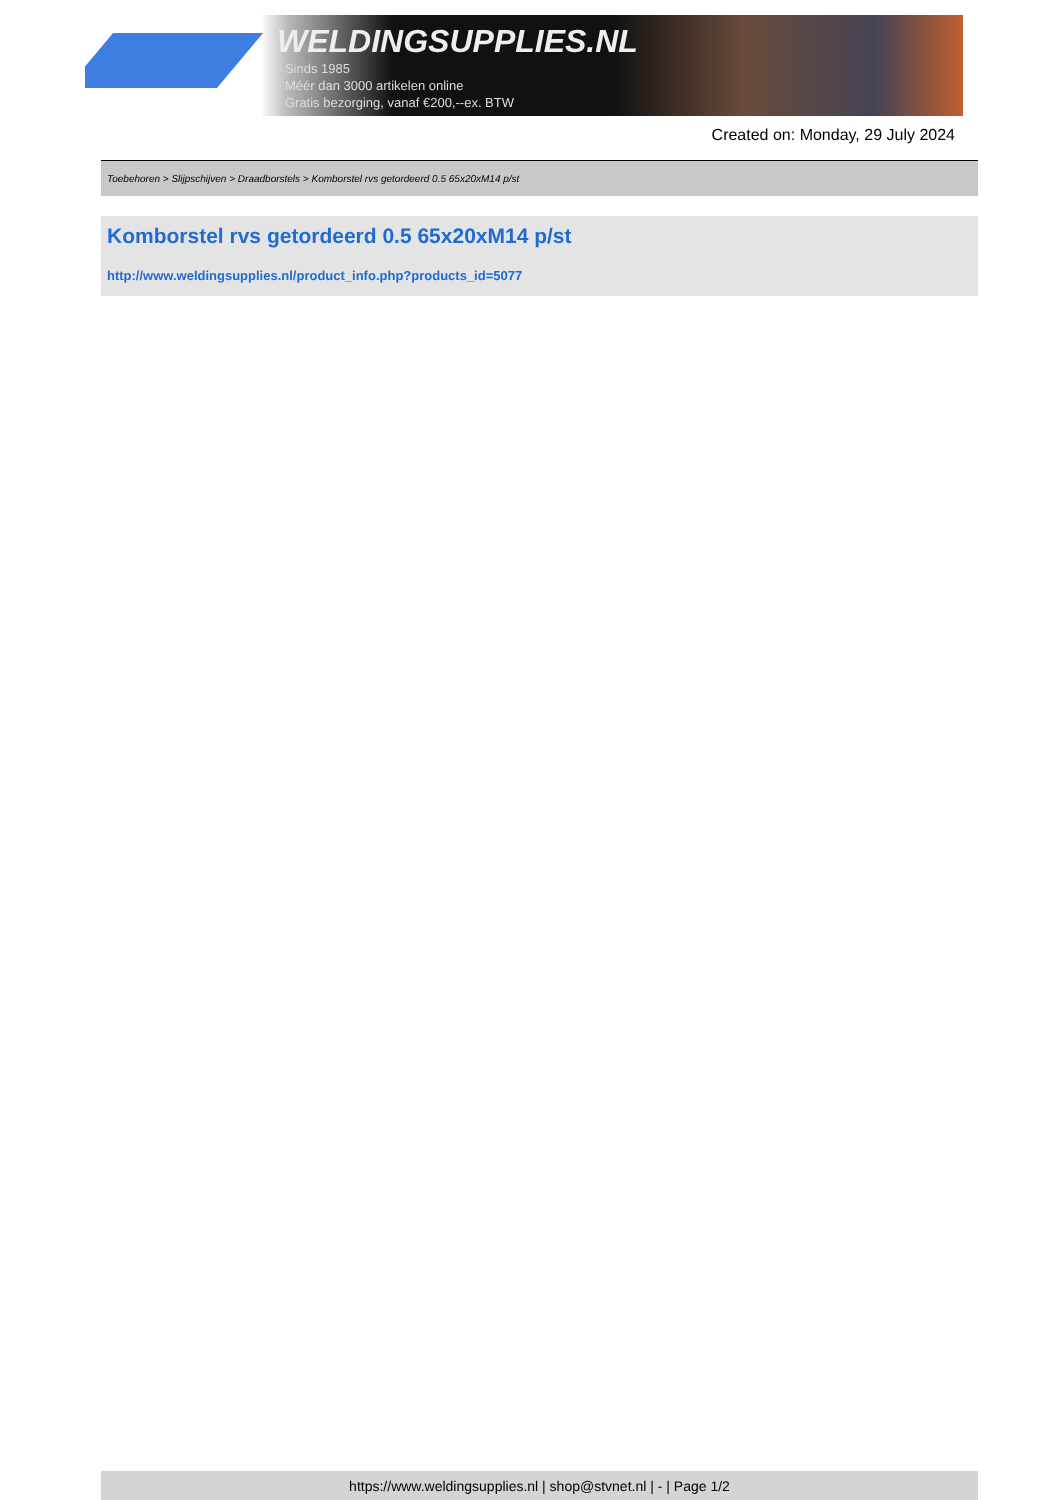WELDINGSUPPLIES.NL
- Sinds 1985
- Méér dan 3000 artikelen online
- Gratis bezorging, vanaf €200,--ex. BTW
Created on: Monday, 29 July 2024
Toebehoren > Slijpschijven > Draadborstels > Komborstel rvs getordeerd 0.5 65x20xM14 p/st
Komborstel rvs getordeerd 0.5 65x20xM14 p/st
http://www.weldingsupplies.nl/product_info.php?products_id=5077
https://www.weldingsupplies.nl | shop@stvnet.nl | - | Page 1/2